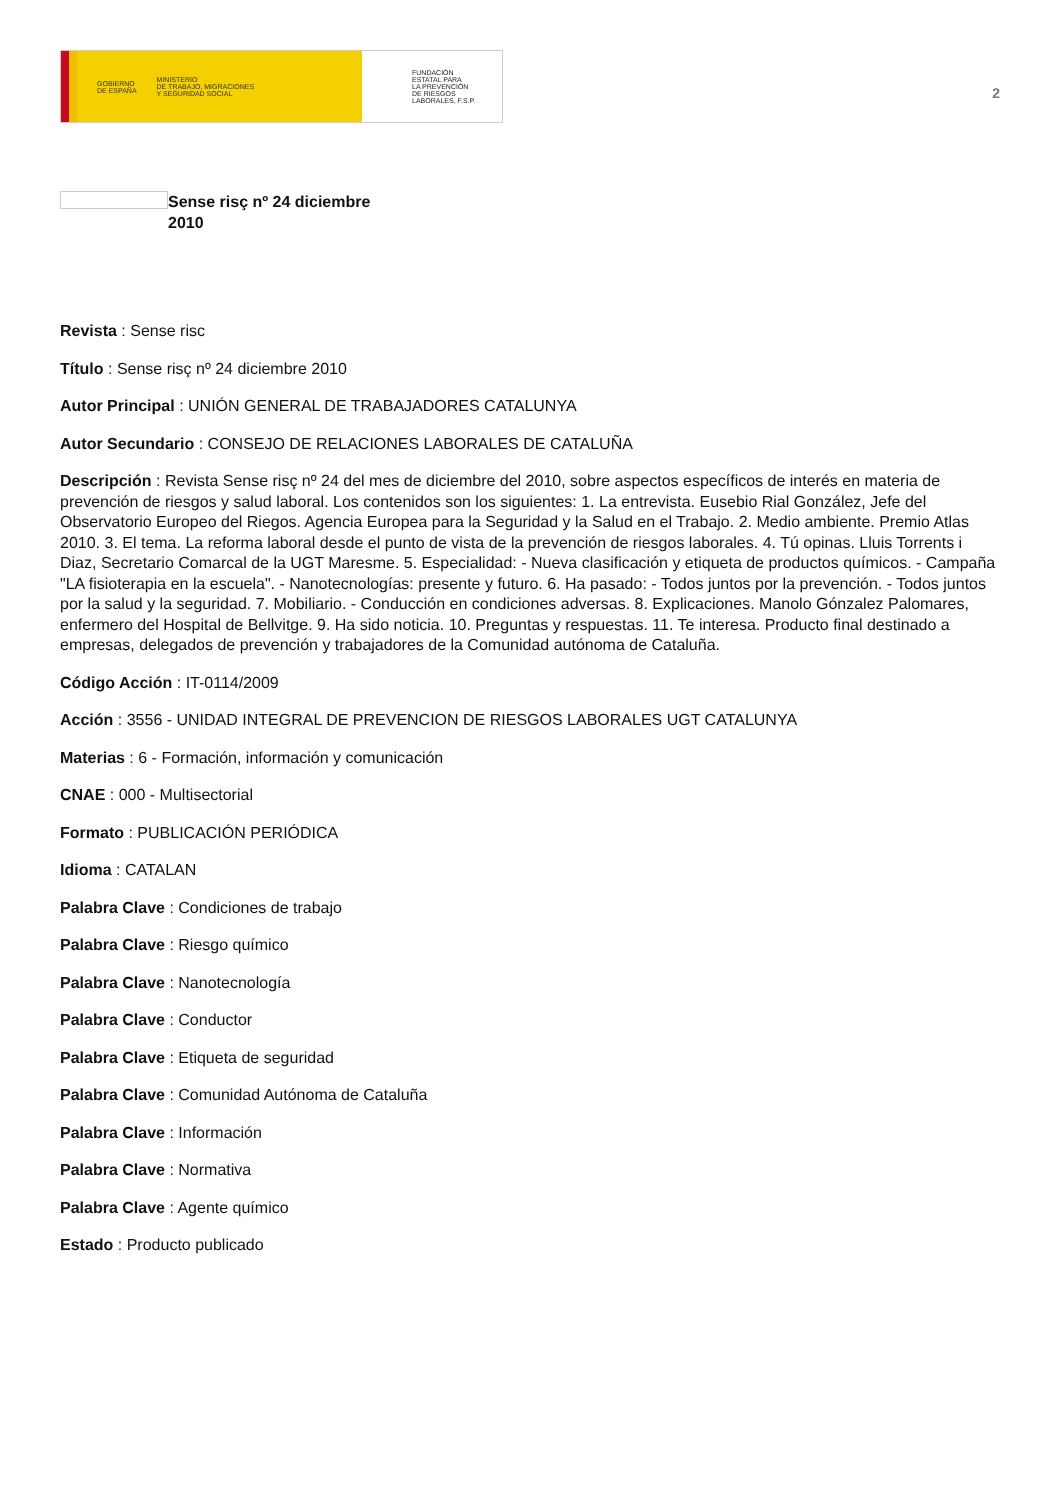GOBIERNO
DE ESPAÑA MINISTERIO
DE TRABAJO, MIGRACIONES
Y SEGURIDAD SOCIAL
FUNDACIÓN
ESTATAL PARA
LA PREVENCIÓN
DE RIESGOS
LABORALES, F.S.P.
2
Sense risç nº 24 diciembre 2010
Revista : Sense risc
Título : Sense risç nº 24 diciembre 2010
Autor Principal : UNIÓN GENERAL DE TRABAJADORES CATALUNYA
Autor Secundario : CONSEJO DE RELACIONES LABORALES DE CATALUÑA
Descripción : Revista Sense risç nº 24 del mes de diciembre del 2010, sobre aspectos específicos de interés en materia de prevención de riesgos y salud laboral. Los contenidos son los siguientes: 1. La entrevista. Eusebio Rial González, Jefe del Observatorio Europeo del Riegos. Agencia Europea para la Seguridad y la Salud en el Trabajo. 2. Medio ambiente. Premio Atlas 2010. 3. El tema. La reforma laboral desde el punto de vista de la prevención de riesgos laborales. 4. Tú opinas. Lluis Torrents i Diaz, Secretario Comarcal de la UGT Maresme. 5. Especialidad: - Nueva clasificación y etiqueta de productos químicos. - Campaña "LA fisioterapia en la escuela". - Nanotecnologías: presente y futuro. 6. Ha pasado: - Todos juntos por la prevención. - Todos juntos por la salud y la seguridad. 7. Mobiliario. - Conducción en condiciones adversas. 8. Explicaciones. Manolo Gónzalez Palomares, enfermero del Hospital de Bellvitge. 9. Ha sido noticia. 10. Preguntas y respuestas. 11. Te interesa. Producto final destinado a empresas, delegados de prevención y trabajadores de la Comunidad autónoma de Cataluña.
Código Acción : IT-0114/2009
Acción : 3556 - UNIDAD INTEGRAL DE PREVENCION DE RIESGOS LABORALES UGT CATALUNYA
Materias : 6 - Formación, información y comunicación
CNAE : 000 - Multisectorial
Formato : PUBLICACIÓN PERIÓDICA
Idioma : CATALAN
Palabra Clave : Condiciones de trabajo
Palabra Clave : Riesgo químico
Palabra Clave : Nanotecnología
Palabra Clave : Conductor
Palabra Clave : Etiqueta de seguridad
Palabra Clave : Comunidad Autónoma de Cataluña
Palabra Clave : Información
Palabra Clave : Normativa
Palabra Clave : Agente químico
Estado : Producto publicado